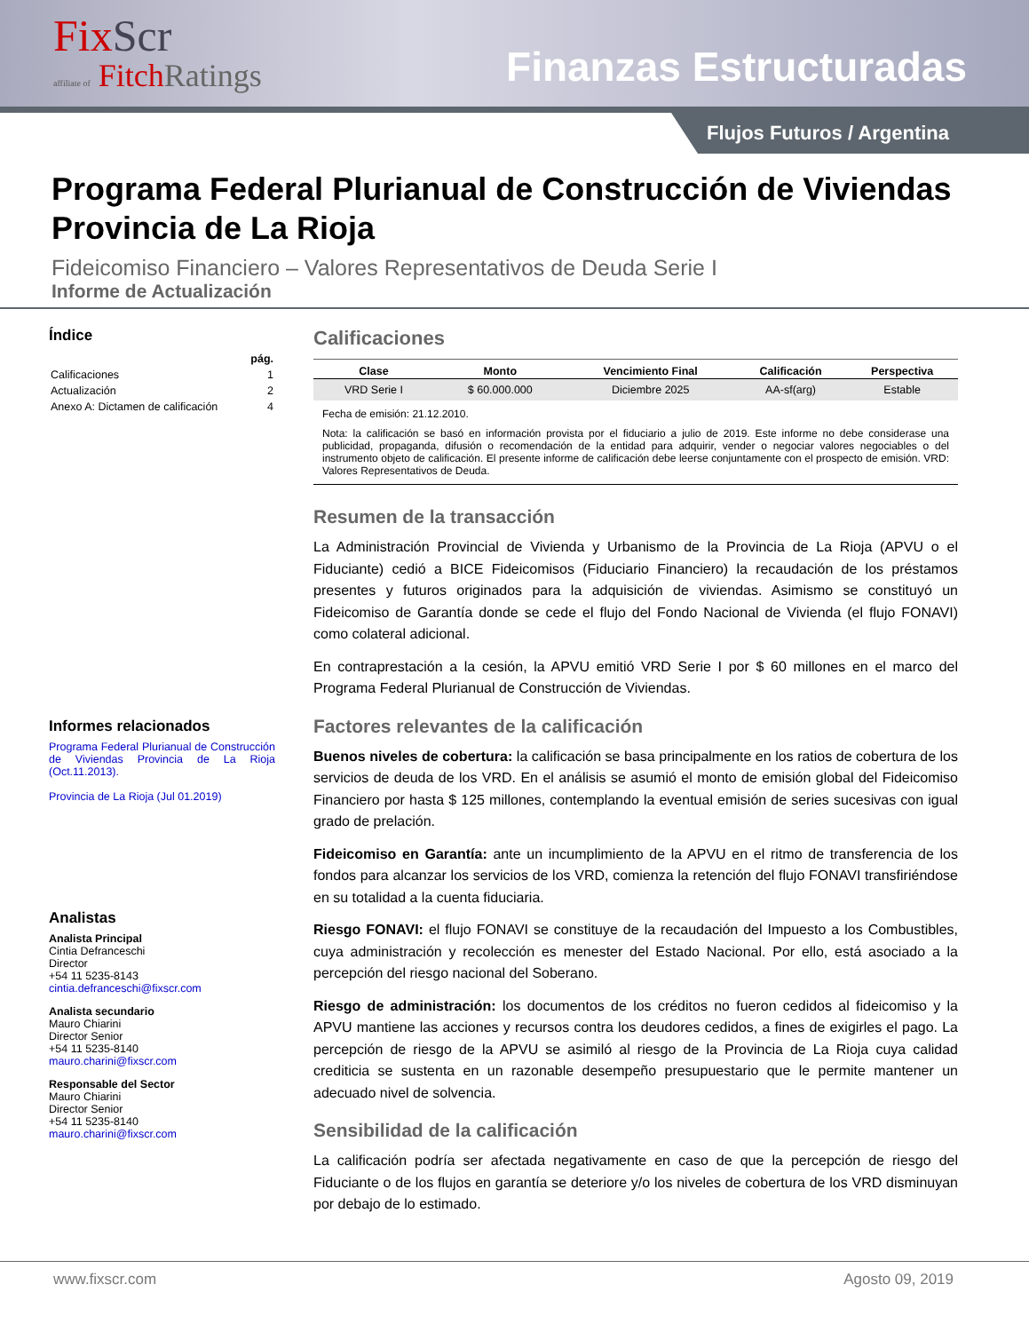FixScr
affiliate of FitchRatings
Finanzas Estructuradas
Flujos Futuros / Argentina
Programa Federal Plurianual de Construcción de Viviendas Provincia de La Rioja
Fideicomiso Financiero – Valores Representativos de Deuda Serie I
Informe de Actualización
Índice
| | pág. |
| Calificaciones | 1 |
| Actualización | 2 |
| Anexo A: Dictamen de calificación | 4 |
Informes relacionados
Programa Federal Plurianual de Construcción de Viviendas Provincia de La Rioja (Oct.11.2013).
Provincia de La Rioja (Jul 01.2019)
Analistas
Analista Principal
Cintia Defranceschi
Director
+54 11 5235-8143
cintia.defranceschi@fixscr.com
Analista secundario
Mauro Chiarini
Director Senior
+54 11 5235-8140
mauro.charini@fixscr.com
Responsable del Sector
Mauro Chiarini
Director Senior
+54 11 5235-8140
mauro.charini@fixscr.com
Calificaciones
| Clase | Monto | Vencimiento Final | Calificación | Perspectiva |
| --- | --- | --- | --- | --- |
| VRD Serie I | $ 60.000.000 | Diciembre 2025 | AA-sf(arg) | Estable |
Fecha de emisión: 21.12.2010.
Nota: la calificación se basó en información provista por el fiduciario a julio de 2019. Este informe no debe considerase una publicidad, propaganda, difusión o recomendación de la entidad para adquirir, vender o negociar valores negociables o del instrumento objeto de calificación. El presente informe de calificación debe leerse conjuntamente con el prospecto de emisión. VRD: Valores Representativos de Deuda.
Resumen de la transacción
La Administración Provincial de Vivienda y Urbanismo de la Provincia de La Rioja (APVU o el Fiduciante) cedió a BICE Fideicomisos (Fiduciario Financiero) la recaudación de los préstamos presentes y futuros originados para la adquisición de viviendas. Asimismo se constituyó un Fideicomiso de Garantía donde se cede el flujo del Fondo Nacional de Vivienda (el flujo FONAVI) como colateral adicional.
En contraprestación a la cesión, la APVU emitió VRD Serie I por $ 60 millones en el marco del Programa Federal Plurianual de Construcción de Viviendas.
Factores relevantes de la calificación
Buenos niveles de cobertura: la calificación se basa principalmente en los ratios de cobertura de los servicios de deuda de los VRD. En el análisis se asumió el monto de emisión global del Fideicomiso Financiero por hasta $ 125 millones, contemplando la eventual emisión de series sucesivas con igual grado de prelación.
Fideicomiso en Garantía: ante un incumplimiento de la APVU en el ritmo de transferencia de los fondos para alcanzar los servicios de los VRD, comienza la retención del flujo FONAVI transfiriéndose en su totalidad a la cuenta fiduciaria.
Riesgo FONAVI: el flujo FONAVI se constituye de la recaudación del Impuesto a los Combustibles, cuya administración y recolección es menester del Estado Nacional. Por ello, está asociado a la percepción del riesgo nacional del Soberano.
Riesgo de administración: los documentos de los créditos no fueron cedidos al fideicomiso y la APVU mantiene las acciones y recursos contra los deudores cedidos, a fines de exigirles el pago. La percepción de riesgo de la APVU se asimiló al riesgo de la Provincia de La Rioja cuya calidad crediticia se sustenta en un razonable desempeño presupuestario que le permite mantener un adecuado nivel de solvencia.
Sensibilidad de la calificación
La calificación podría ser afectada negativamente en caso de que la percepción de riesgo del Fiduciante o de los flujos en garantía se deteriore y/o los niveles de cobertura de los VRD disminuyan por debajo de lo estimado.
www.fixscr.com Agosto 09, 2019